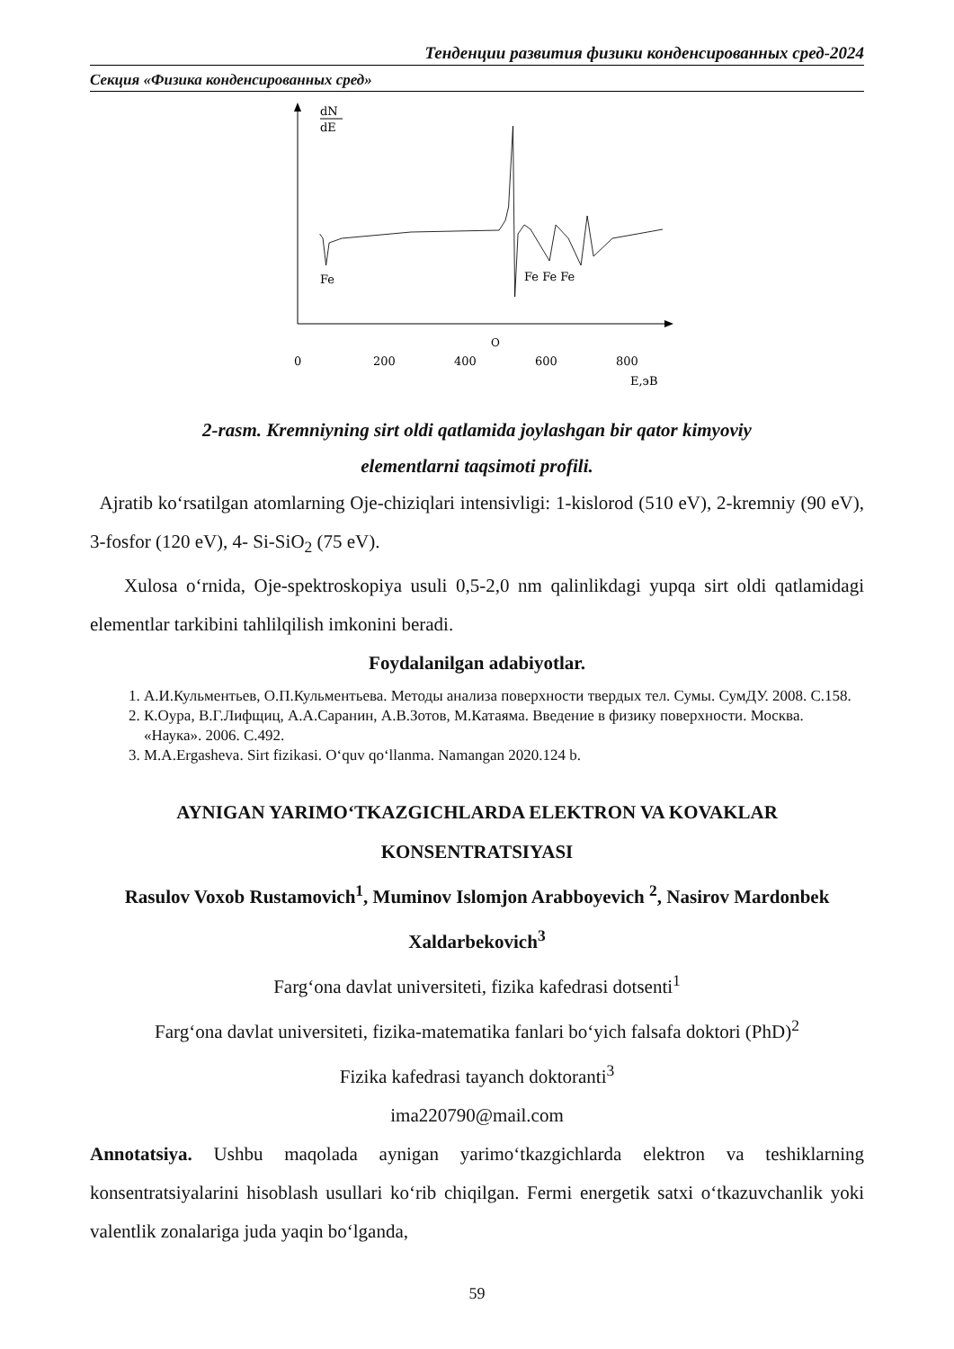Тенденции развития физики конденсированных сред-2024
Секция «Физика конденсированных сред»
dN
dE
Fe
Fe Fe Fe
O
0
200
400
600
800
E,эВ
2-rasm. Kremniyning sirt oldi qatlamida joylashgan bir qator kimyoviy
elementlarni taqsimoti profili.
Ajratib ko‘rsatilgan atomlarning Oje-chiziqlari intensivligi: 1-kislorod (510 eV), 2-kremniy (90 eV), 3-fosfor (120 eV), 4- Si-SiO<sub>2</sub> (75 eV).
Xulosa o‘rnida, Oje-spektroskopiya usuli 0,5-2,0 nm qalinlikdagi yupqa sirt oldi qatlamidagi elementlar tarkibini tahlilqilish imkonini beradi.
Foydalanilgan adabiyotlar.
1. А.И.Кульментьев, О.П.Кульментьева. Методы анализа поверхности твердых тел. Сумы. СумДУ. 2008. С.158.
2. К.Оура, В.Г.Лифщиц, А.А.Саранин, А.В.Зотов, М.Катаяма. Введение в физику поверхности. Москва. «Наука». 2006. С.492.
3. M.A.Ergasheva. Sirt fizikasi. O‘quv qo‘llanma. Namangan 2020.124 b.
AYNIGAN YARIMO‘TKAZGICHLARDA ELEKTRON VA KOVAKLAR
KONSENTRATSIYASI
Rasulov Voxob Rustamovich<sup>1</sup>, Muminov Islomjon Arabboyevich <sup>2</sup>, Nasirov Mardonbek Xaldarbekovich<sup>3</sup>
Farg‘ona davlat universiteti, fizika kafedrasi dotsenti<sup>1</sup>
Farg‘ona davlat universiteti, fizika-matematika fanlari bo‘yich falsafa doktori (PhD)<sup>2</sup>
Fizika kafedrasi tayanch doktoranti<sup>3</sup>
ima220790@mail.com
Annotatsiya. Ushbu maqolada aynigan yarimo‘tkazgichlarda elektron va teshiklarning konsentratsiyalarini hisoblash usullari ko‘rib chiqilgan. Fermi energetik satxi o‘tkazuvchanlik yoki valentlik zonalariga juda yaqin bo‘lganda,
59